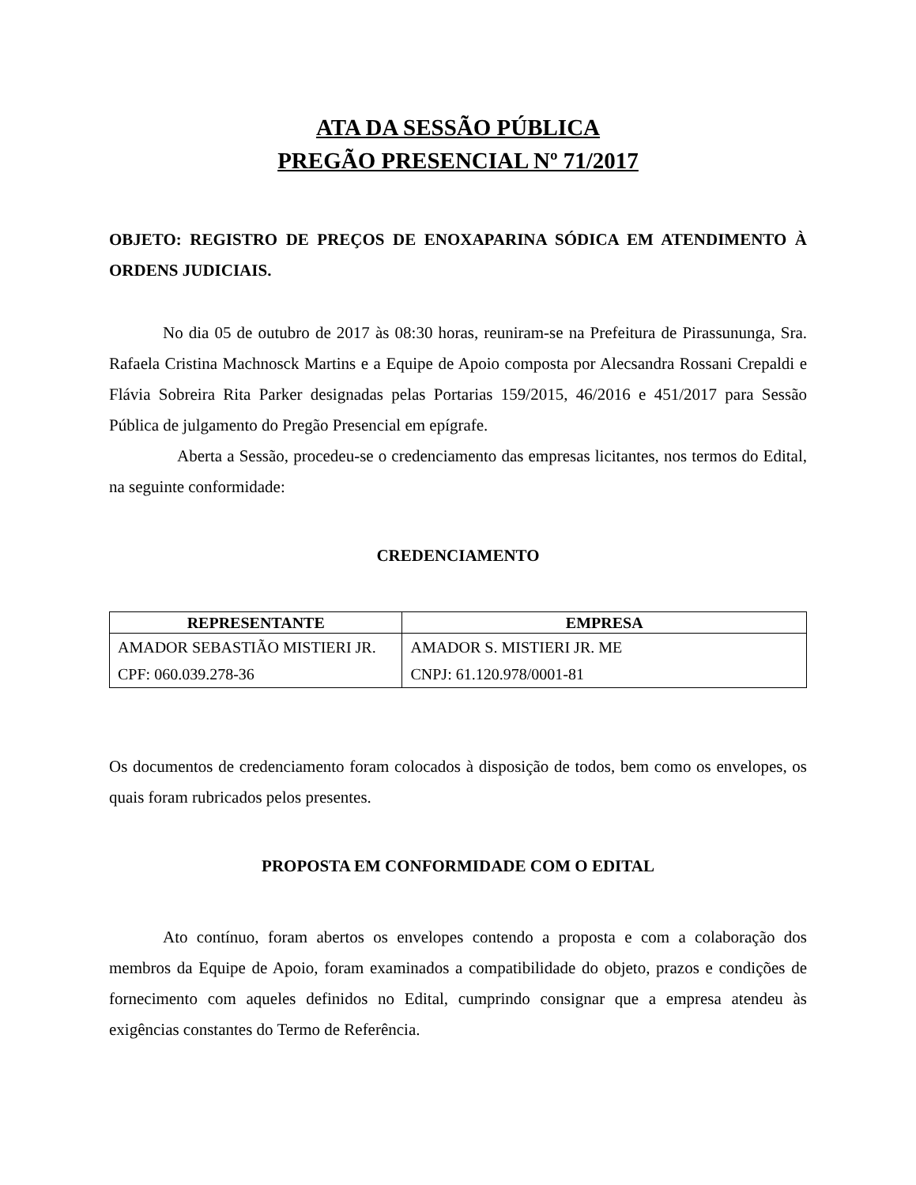ATA DA SESSÃO PÚBLICA
PREGÃO PRESENCIAL Nº 71/2017
OBJETO: REGISTRO DE PREÇOS DE ENOXAPARINA SÓDICA EM ATENDIMENTO À ORDENS JUDICIAIS.
No dia 05 de outubro de 2017 às 08:30 horas, reuniram-se na Prefeitura de Pirassununga, Sra. Rafaela Cristina Machnosck Martins e a Equipe de Apoio composta por Alecsandra Rossani Crepaldi e Flávia Sobreira Rita Parker designadas pelas Portarias 159/2015, 46/2016 e 451/2017 para Sessão Pública de julgamento do Pregão Presencial em epígrafe.
Aberta a Sessão, procedeu-se o credenciamento das empresas licitantes, nos termos do Edital, na seguinte conformidade:
CREDENCIAMENTO
| REPRESENTANTE | EMPRESA |
| --- | --- |
| AMADOR SEBASTIÃO MISTIERI JR. CPF: 060.039.278-36 | AMADOR S. MISTIERI JR. ME CNPJ: 61.120.978/0001-81 |
Os documentos de credenciamento foram colocados à disposição de todos, bem como os envelopes, os quais foram rubricados pelos presentes.
PROPOSTA EM CONFORMIDADE COM O EDITAL
Ato contínuo, foram abertos os envelopes contendo a proposta e com a colaboração dos membros da Equipe de Apoio, foram examinados a compatibilidade do objeto, prazos e condições de fornecimento com aqueles definidos no Edital, cumprindo consignar que a empresa atendeu às exigências constantes do Termo de Referência.